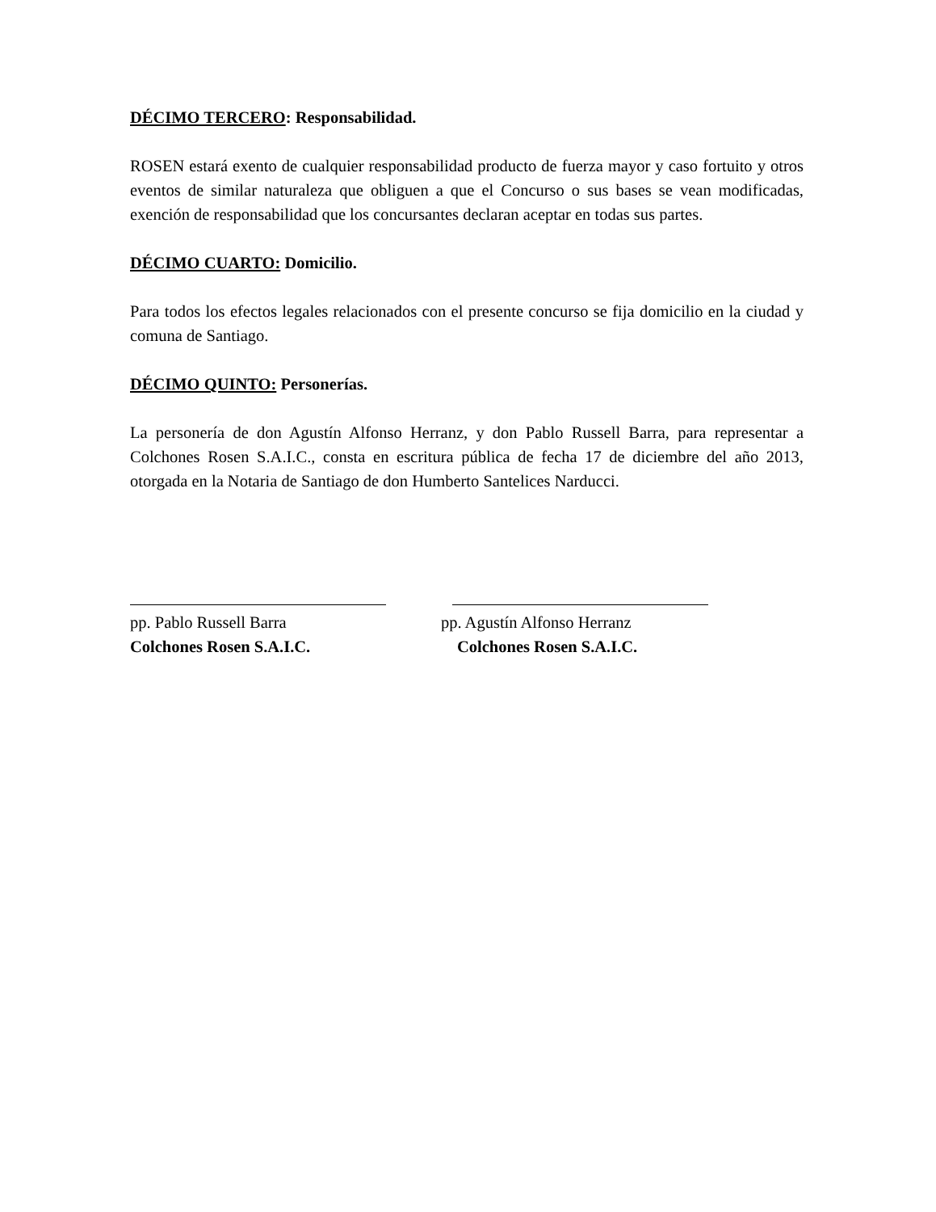DÉCIMO TERCERO: Responsabilidad.
ROSEN estará exento de cualquier responsabilidad producto de fuerza mayor y caso fortuito y otros eventos de similar naturaleza que obliguen a que el Concurso o sus bases se vean modificadas, exención de responsabilidad que los concursantes declaran aceptar en todas sus partes.
DÉCIMO CUARTO: Domicilio.
Para todos los efectos legales relacionados con el presente concurso se fija domicilio en la ciudad y comuna de Santiago.
DÉCIMO QUINTO: Personerías.
La personería de don Agustín Alfonso Herranz, y don Pablo Russell Barra, para representar a Colchones Rosen S.A.I.C., consta en escritura pública de fecha 17 de diciembre del año 2013, otorgada en la Notaria de Santiago de don Humberto Santelices Narducci.
pp. Pablo Russell Barra
Colchones Rosen S.A.I.C.
pp. Agustín Alfonso Herranz
Colchones Rosen S.A.I.C.